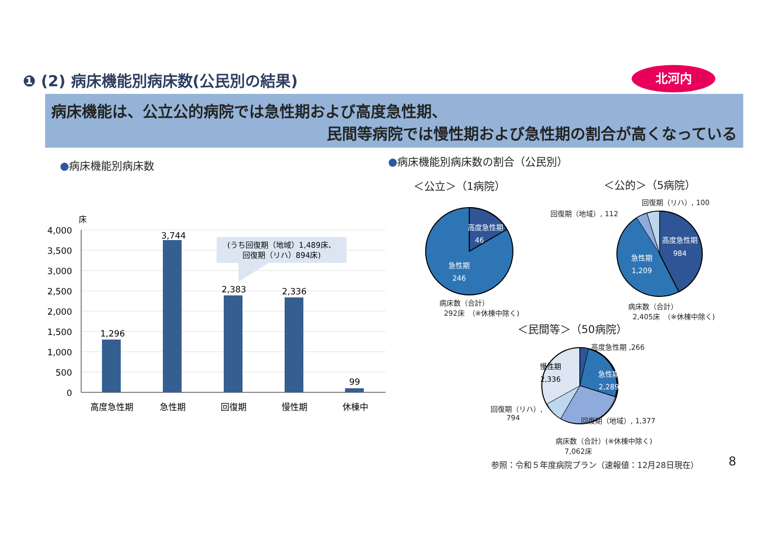❶ (2) 病床機能別病床数(公民別の結果)
北河内
病床機能は、公立公的病院では急性期および高度急性期、
民間等病院では慢性期および急性期の割合が高くなっている
●病床機能別病床数 ●病床機能別病床数の割合（公民別）
床
4,000
3,500
3,000
2,500
2,000
1,500
1,000
500
0
1,296
3,744
2,383
2,336
99
高度急性期
急性期
回復期
慢性期
休棟中
(うち回復期（地域）1,489床、
回復期（リハ）894床)
＜公立＞（1病院） ＜公的＞（5病院）
＜民間等＞（50病院）
高度急性期
46
急性期
246
病床数（合計）
292床　（※休棟中除く)
高度急性期
984
急性期
1,209
回復期（地域）, 112
回復期（リハ）, 100
病床数（合計）
2,405床　（※休棟中除く)
慢性期
2,336
急性期
2,289
高度急性期 ,266
回復期（リハ）,
794
回復期（地域）, 1,377
病床数（合計）(※休棟中除く)
7,062床
参照：令和５年度病院プラン（速報値：12月28日現在）
8